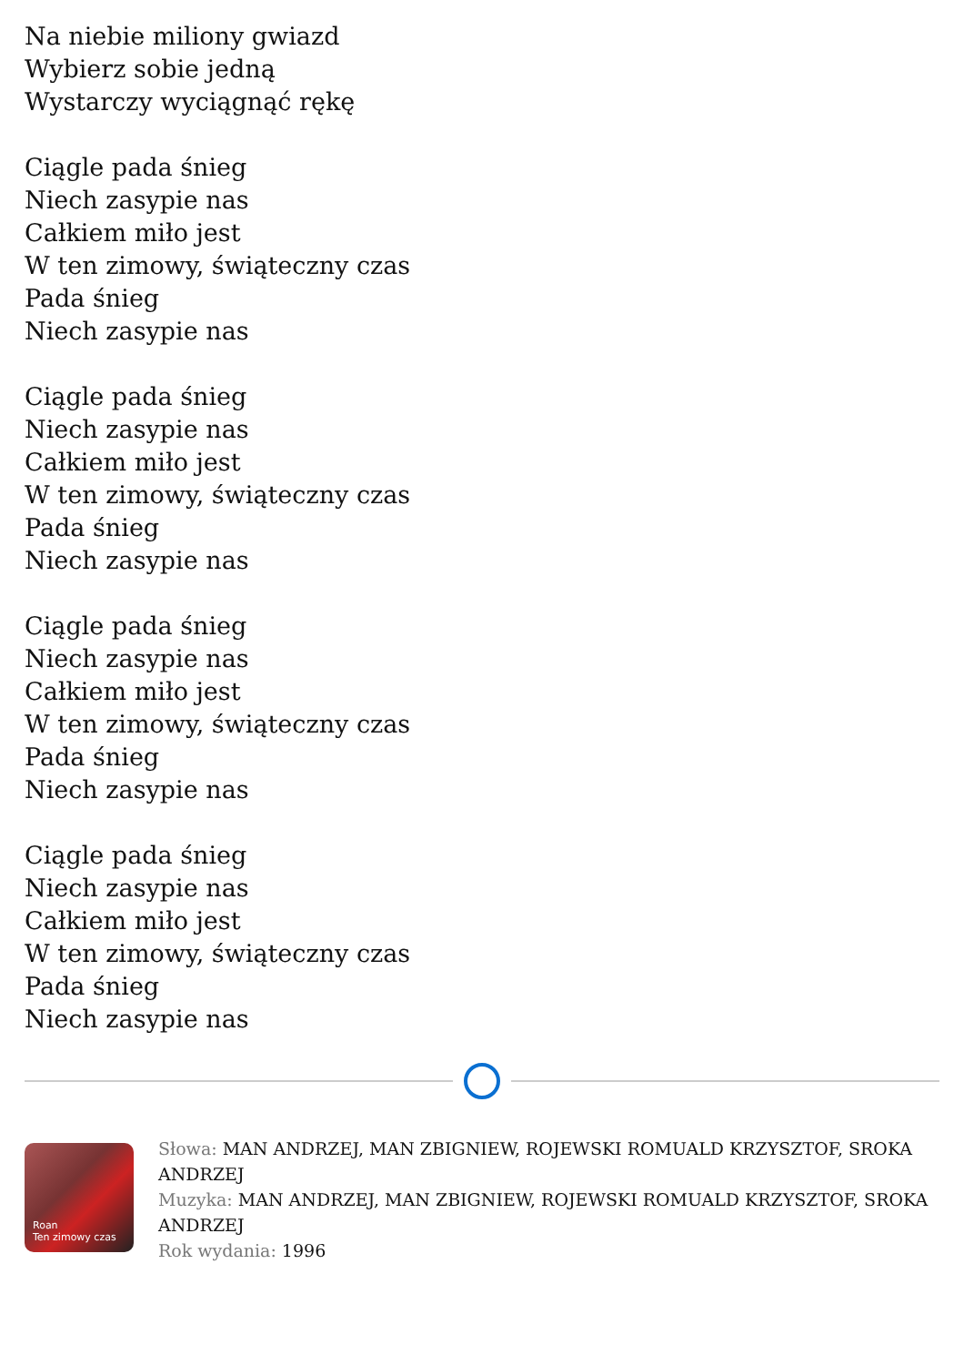Na niebie miliony gwiazd
Wybierz sobie jedną
Wystarczy wyciągnąć rękę
Ciągle pada śnieg
Niech zasypie nas
Całkiem miło jest
W ten zimowy, świąteczny czas
Pada śnieg
Niech zasypie nas
Ciągle pada śnieg
Niech zasypie nas
Całkiem miło jest
W ten zimowy, świąteczny czas
Pada śnieg
Niech zasypie nas
Ciągle pada śnieg
Niech zasypie nas
Całkiem miło jest
W ten zimowy, świąteczny czas
Pada śnieg
Niech zasypie nas
Ciągle pada śnieg
Niech zasypie nas
Całkiem miło jest
W ten zimowy, świąteczny czas
Pada śnieg
Niech zasypie nas
Roan
Ten zimowy czas
Słowa: MAN ANDRZEJ, MAN ZBIGNIEW, ROJEWSKI ROMUALD KRZYSZTOF, SROKA ANDRZEJ
Muzyka: MAN ANDRZEJ, MAN ZBIGNIEW, ROJEWSKI ROMUALD KRZYSZTOF, SROKA ANDRZEJ
Rok wydania: 1996